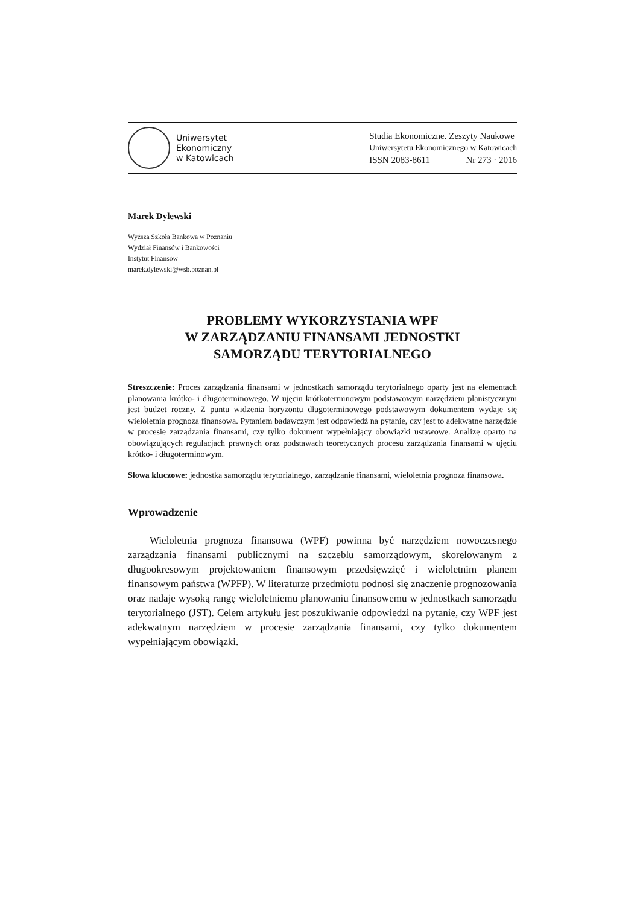Uniwersytet
Ekonomiczny
w Katowicach
Studia Ekonomiczne. Zeszyty Naukowe
Uniwersytetu Ekonomicznego w Katowicach
ISSN 2083-8611 Nr 273 · 2016
Marek Dylewski
Wyższa Szkoła Bankowa w Poznaniu
Wydział Finansów i Bankowości
Instytut Finansów
marek.dylewski@wsb.poznan.pl
PROBLEMY WYKORZYSTANIA WPF
W ZARZĄDZANIU FINANSAMI JEDNOSTKI
SAMORZĄDU TERYTORIALNEGO
Streszczenie: Proces zarządzania finansami w jednostkach samorządu terytorialnego oparty jest na elementach planowania krótko- i długoterminowego. W ujęciu krótkoterminowym podstawowym narzędziem planistycznym jest budżet roczny. Z puntu widzenia horyzontu długoterminowego podstawowym dokumentem wydaje się wieloletnia prognoza finansowa. Pytaniem badawczym jest odpowiedź na pytanie, czy jest to adekwatne narzędzie w procesie zarządzania finansami, czy tylko dokument wypełniający obowiązki ustawowe. Analizę oparto na obowiązujących regulacjach prawnych oraz podstawach teoretycznych procesu zarządzania finansami w ujęciu krótko- i długoterminowym.
Słowa kluczowe: jednostka samorządu terytorialnego, zarządzanie finansami, wieloletnia prognoza finansowa.
Wprowadzenie
Wieloletnia prognoza finansowa (WPF) powinna być narzędziem nowoczesnego zarządzania finansami publicznymi na szczeblu samorządowym, skorelowanym z długookresowym projektowaniem finansowym przedsięwzięć i wieloletnim planem finansowym państwa (WPFP). W literaturze przedmiotu podnosi się znaczenie prognozowania oraz nadaje wysoką rangę wieloletniemu planowaniu finansowemu w jednostkach samorządu terytorialnego (JST). Celem artykułu jest poszukiwanie odpowiedzi na pytanie, czy WPF jest adekwatnym narzędziem w procesie zarządzania finansami, czy tylko dokumentem wypełniającym obowiązki.